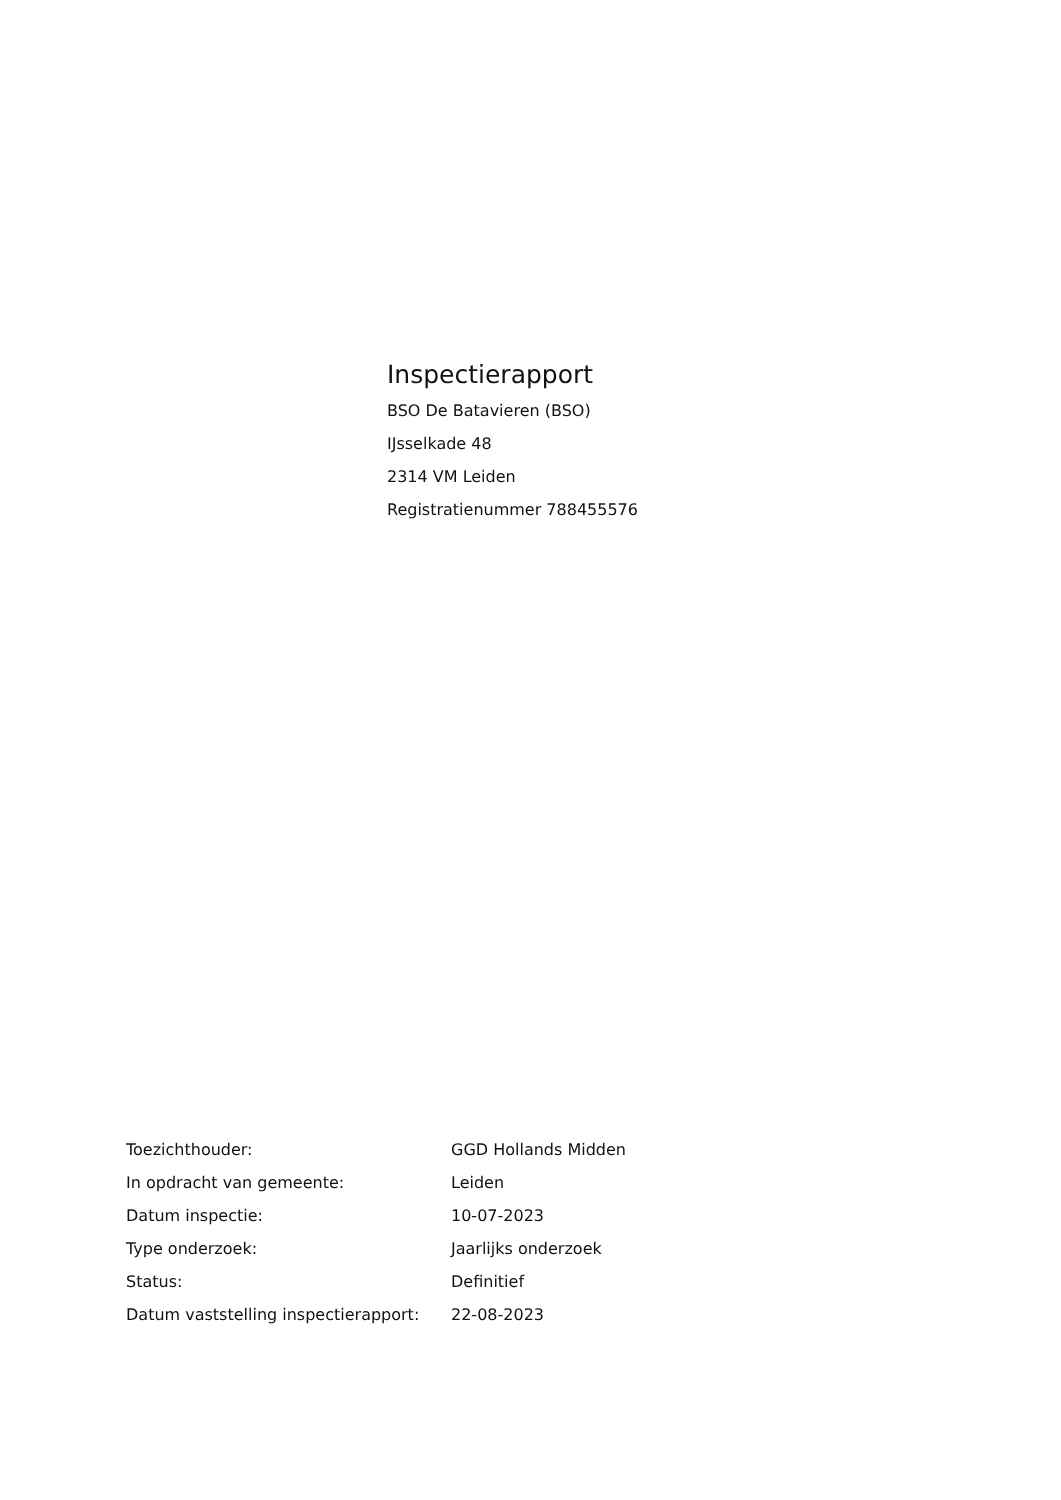Inspectierapport
BSO De Batavieren (BSO)
IJsselkade 48
2314 VM Leiden
Registratienummer 788455576
| Toezichthouder: | GGD Hollands Midden |
| In opdracht van gemeente: | Leiden |
| Datum inspectie: | 10-07-2023 |
| Type onderzoek: | Jaarlijks onderzoek |
| Status: | Definitief |
| Datum vaststelling inspectierapport: | 22-08-2023 |